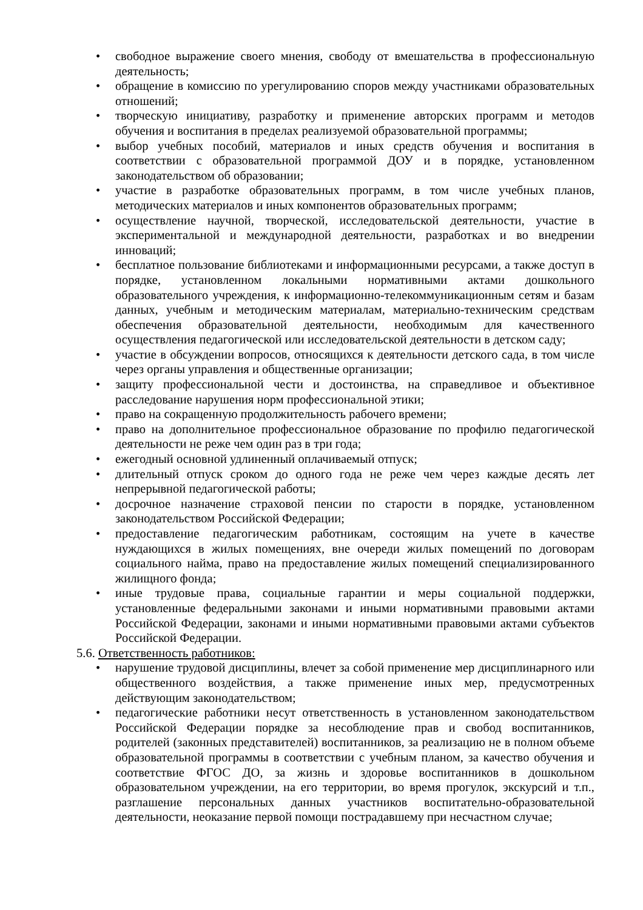• свободное выражение своего мнения, свободу от вмешательства в профессиональную деятельность;
• обращение в комиссию по урегулированию споров между участниками образовательных отношений;
• творческую инициативу, разработку и применение авторских программ и методов обучения и воспитания в пределах реализуемой образовательной программы;
• выбор учебных пособий, материалов и иных средств обучения и воспитания в соответствии с образовательной программой ДОУ и в порядке, установленном законодательством об образовании;
• участие в разработке образовательных программ, в том числе учебных планов, методических материалов и иных компонентов образовательных программ;
• осуществление научной, творческой, исследовательской деятельности, участие в экспериментальной и международной деятельности, разработках и во внедрении инноваций;
• бесплатное пользование библиотеками и информационными ресурсами, а также доступ в порядке, установленном локальными нормативными актами дошкольного образовательного учреждения, к информационно-телекоммуникационным сетям и базам данных, учебным и методическим материалам, материально-техническим средствам обеспечения образовательной деятельности, необходимым для качественного осуществления педагогической или исследовательской деятельности в детском саду;
• участие в обсуждении вопросов, относящихся к деятельности детского сада, в том числе через органы управления и общественные организации;
• защиту профессиональной чести и достоинства, на справедливое и объективное расследование нарушения норм профессиональной этики;
• право на сокращенную продолжительность рабочего времени;
• право на дополнительное профессиональное образование по профилю педагогической деятельности не реже чем один раз в три года;
• ежегодный основной удлиненный оплачиваемый отпуск;
• длительный отпуск сроком до одного года не реже чем через каждые десять лет непрерывной педагогической работы;
• досрочное назначение страховой пенсии по старости в порядке, установленном законодательством Российской Федерации;
• предоставление педагогическим работникам, состоящим на учете в качестве нуждающихся в жилых помещениях, вне очереди жилых помещений по договорам социального найма, право на предоставление жилых помещений специализированного жилищного фонда;
• иные трудовые права, социальные гарантии и меры социальной поддержки, установленные федеральными законами и иными нормативными правовыми актами Российской Федерации, законами и иными нормативными правовыми актами субъектов Российской Федерации.
5.6. Ответственность работников:
• нарушение трудовой дисциплины, влечет за собой применение мер дисциплинарного или общественного воздействия, а также применение иных мер, предусмотренных действующим законодательством;
• педагогические работники несут ответственность в установленном законодательством Российской Федерации порядке за несоблюдение прав и свобод воспитанников, родителей (законных представителей) воспитанников, за реализацию не в полном объеме образовательной программы в соответствии с учебным планом, за качество обучения и соответствие ФГОС ДО, за жизнь и здоровье воспитанников в дошкольном образовательном учреждении, на его территории, во время прогулок, экскурсий и т.п., разглашение персональных данных участников воспитательно-образовательной деятельности, неоказание первой помощи пострадавшему при несчастном случае;